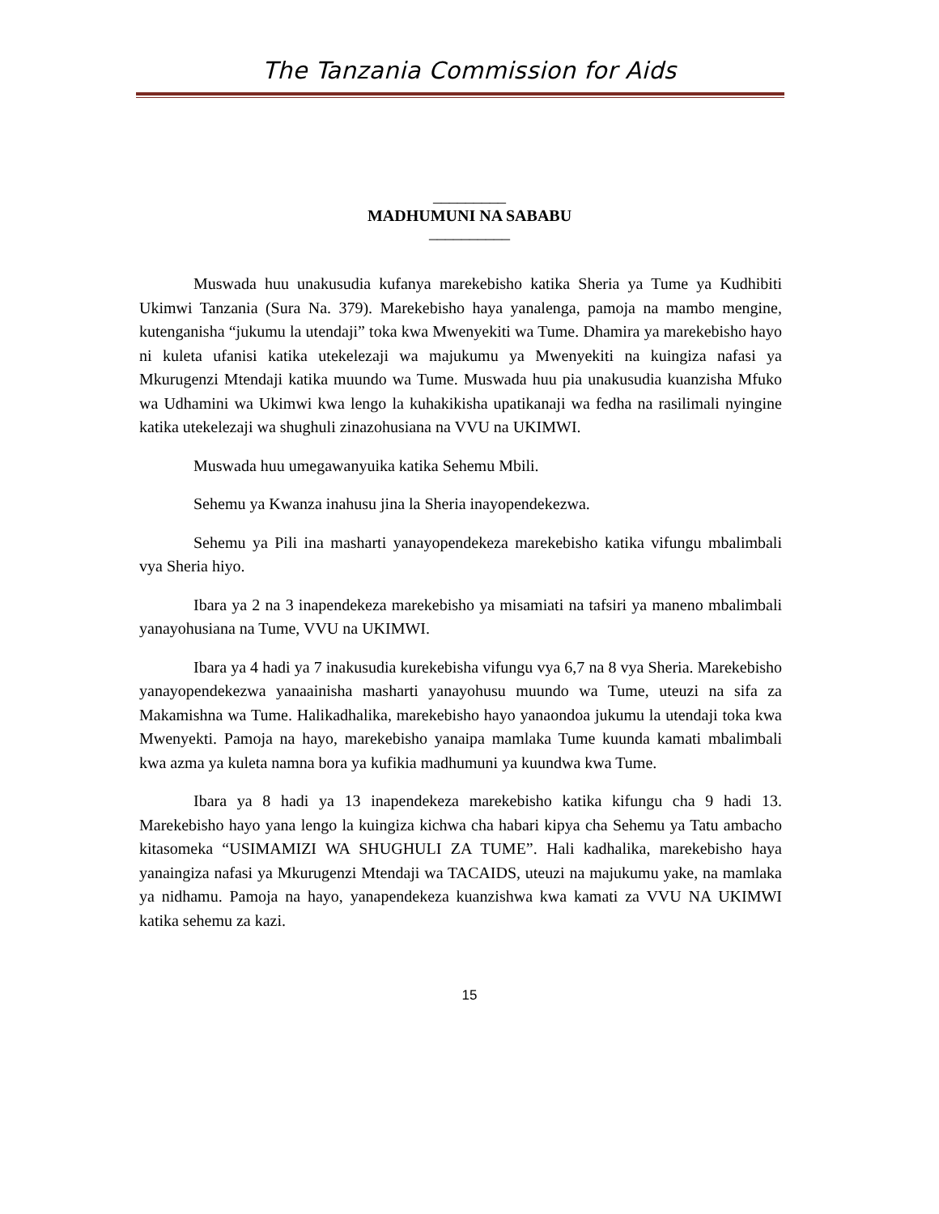The Tanzania Commission for Aids
_________
MADHUMUNI NA SABABU
__________
Muswada huu unakusudia kufanya marekebisho katika Sheria ya Tume ya Kudhibiti Ukimwi Tanzania (Sura Na. 379). Marekebisho haya yanalenga, pamoja na mambo mengine, kutenganisha “jukumu la utendaji” toka kwa Mwenyekiti wa Tume. Dhamira ya marekebisho hayo ni kuleta ufanisi katika utekelezaji wa majukumu ya Mwenyekiti na kuingiza nafasi ya Mkurugenzi Mtendaji katika muundo wa Tume. Muswada huu pia unakusudia kuanzisha Mfuko wa Udhamini wa Ukimwi kwa lengo la kuhakikisha upatikanaji wa fedha na rasilimali nyingine katika utekelezaji wa shughuli zinazohusiana na VVU na UKIMWI.
Muswada huu umegawanyuika katika Sehemu Mbili.
Sehemu ya Kwanza inahusu jina la Sheria inayopendekezwa.
Sehemu ya Pili ina masharti yanayopendekeza marekebisho katika vifungu mbalimbali vya Sheria hiyo.
Ibara ya 2 na 3 inapendekeza marekebisho ya misamiati na tafsiri ya maneno mbalimbali yanayohusiana na Tume, VVU na UKIMWI.
Ibara ya 4 hadi ya 7 inakusudia kurekebisha vifungu vya 6,7 na 8 vya Sheria. Marekebisho yanayopendekezwa yanaainisha masharti yanayohusu muundo wa Tume, uteuzi na sifa za Makamishna wa Tume. Halikadhalika, marekebisho hayo yanaondoa jukumu la utendaji toka kwa Mwenyekti. Pamoja na hayo, marekebisho yanaipa mamlaka Tume kuunda kamati mbalimbali kwa azma ya kuleta namna bora ya kufikia madhumuni ya kuundwa kwa Tume.
Ibara ya 8 hadi ya 13 inapendekeza marekebisho katika kifungu cha 9 hadi 13. Marekebisho hayo yana lengo la kuingiza kichwa cha habari kipya cha Sehemu ya Tatu ambacho kitasomeka “USIMAMIZI WA SHUGHULI ZA TUME”. Hali kadhalika, marekebisho haya yanaingiza nafasi ya Mkurugenzi Mtendaji wa TACAIDS, uteuzi na majukumu yake, na mamlaka ya nidhamu. Pamoja na hayo, yanapendekeza kuanzishwa kwa kamati za VVU NA UKIMWI katika sehemu za kazi.
15